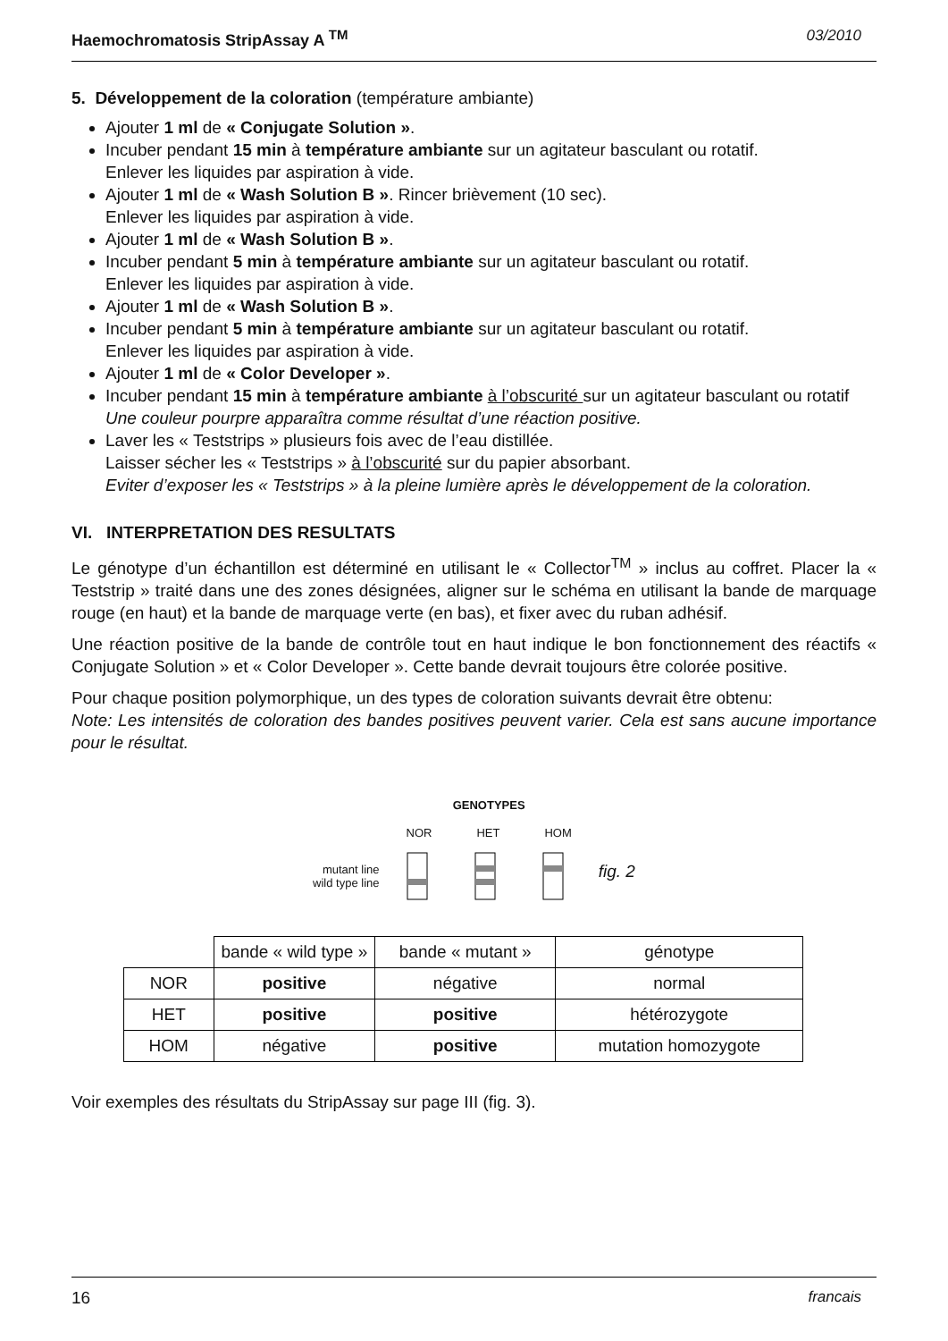Haemochromatosis StripAssay A <sup>TM</sup> 03/2010
5. Développement de la coloration (température ambiante)
Ajouter 1 ml de « Conjugate Solution ».
Incuber pendant 15 min à température ambiante sur un agitateur basculant ou rotatif.
Enlever les liquides par aspiration à vide.
Ajouter 1 ml de « Wash Solution B ». Rincer brièvement (10 sec).
Enlever les liquides par aspiration à vide.
Ajouter 1 ml de « Wash Solution B ».
Incuber pendant 5 min à température ambiante sur un agitateur basculant ou rotatif.
Enlever les liquides par aspiration à vide.
Ajouter 1 ml de « Wash Solution B ».
Incuber pendant 5 min à température ambiante sur un agitateur basculant ou rotatif.
Enlever les liquides par aspiration à vide.
Ajouter 1 ml de « Color Developer ».
Incuber pendant 15 min à température ambiante à l’obscurité sur un agitateur basculant ou rotatif
Une couleur pourpre apparaîtra comme résultat d’une réaction positive.
Laver les « Teststrips » plusieurs fois avec de l’eau distillée.
Laisser sécher les « Teststrips » à l’obscurité sur du papier absorbant.
Eviter d’exposer les « Teststrips » à la pleine lumière après le développement de la coloration.
VI. INTERPRETATION DES RESULTATS
Le génotype d’un échantillon est déterminé en utilisant le « Collector<sup>TM</sup> » inclus au coffret. Placer la « Teststrip » traité dans une des zones désignées, aligner sur le schéma en utilisant la bande de marquage rouge (en haut) et la bande de marquage verte (en bas), et fixer avec du ruban adhésif.
Une réaction positive de la bande de contrôle tout en haut indique le bon fonctionnement des réactifs « Conjugate Solution » et « Color Developer ». Cette bande devrait toujours être colorée positive.
Pour chaque position polymorphique, un des types de coloration suivants devrait être obtenu:
Note: Les intensités de coloration des bandes positives peuvent varier. Cela est sans aucune importance pour le résultat.
mutant line
wild type line
GENOTYPES
NOR HET HOM
fig. 2
| | bande « wild type » | bande « mutant » | génotype |
| NOR | positive | négative | normal |
| HET | positive | positive | hétérozygote |
| HOM | négative | positive | mutation homozygote |
Voir exemples des résultats du StripAssay sur page III (fig. 3).
16 francais